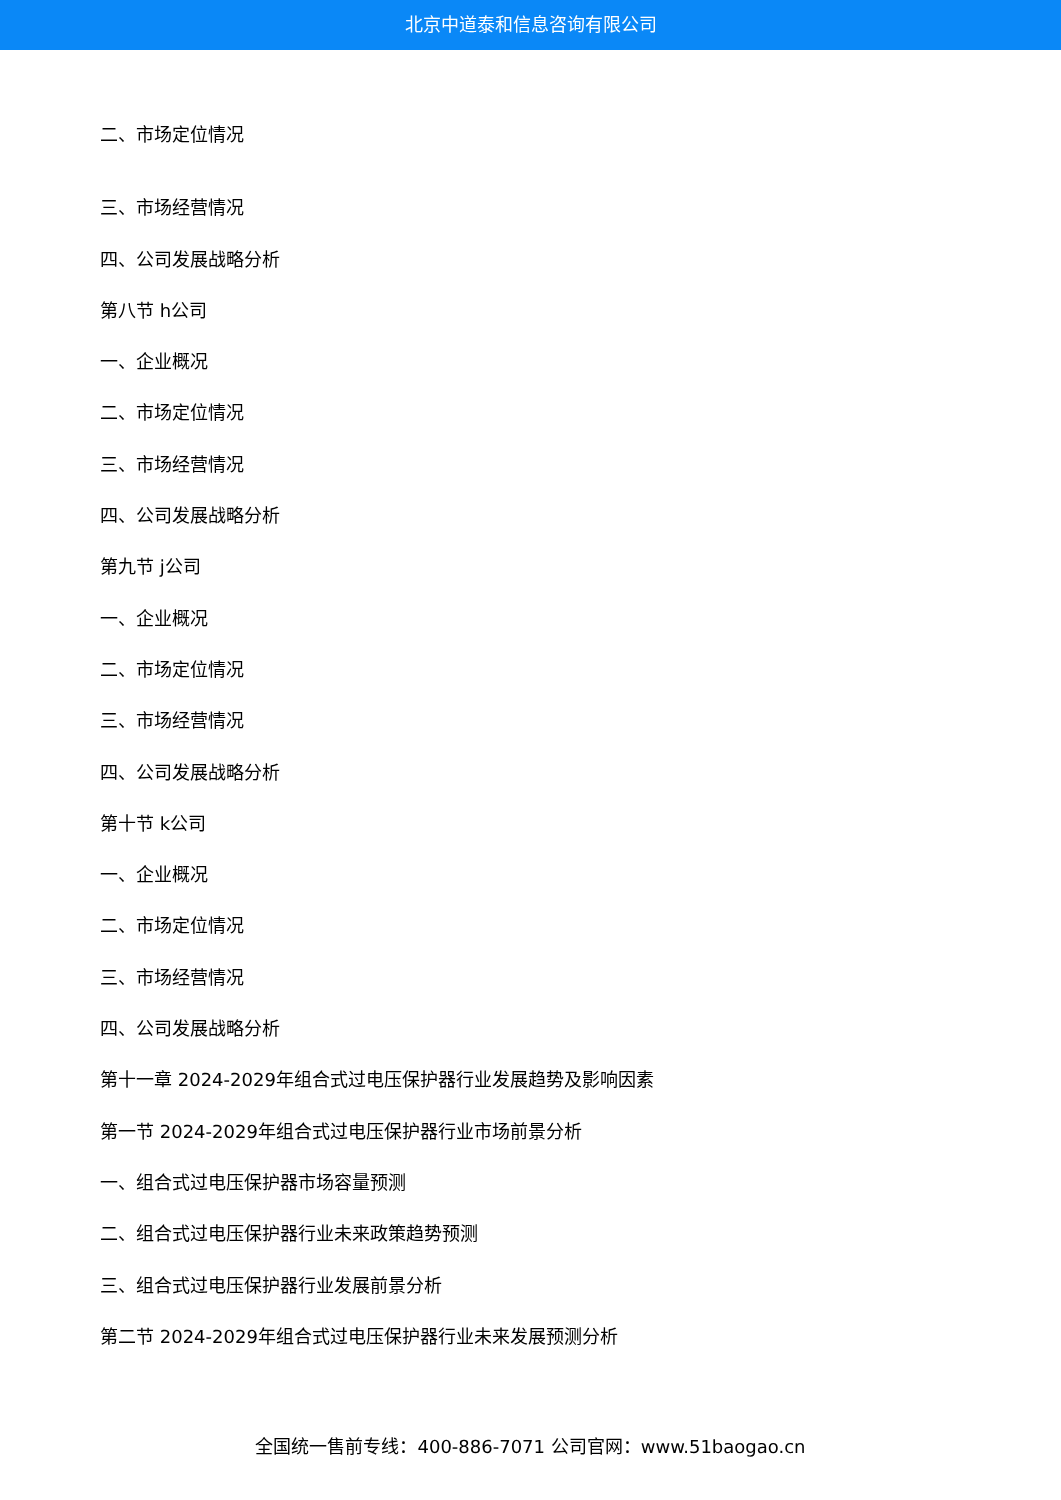北京中道泰和信息咨询有限公司
二、市场定位情况
三、市场经营情况
四、公司发展战略分析
第八节 h公司
一、企业概况
二、市场定位情况
三、市场经营情况
四、公司发展战略分析
第九节 j公司
一、企业概况
二、市场定位情况
三、市场经营情况
四、公司发展战略分析
第十节 k公司
一、企业概况
二、市场定位情况
三、市场经营情况
四、公司发展战略分析
第十一章 2024-2029年组合式过电压保护器行业发展趋势及影响因素
第一节 2024-2029年组合式过电压保护器行业市场前景分析
一、组合式过电压保护器市场容量预测
二、组合式过电压保护器行业未来政策趋势预测
三、组合式过电压保护器行业发展前景分析
第二节 2024-2029年组合式过电压保护器行业未来发展预测分析
全国统一售前专线：400-886-7071 公司官网：www.51baogao.cn